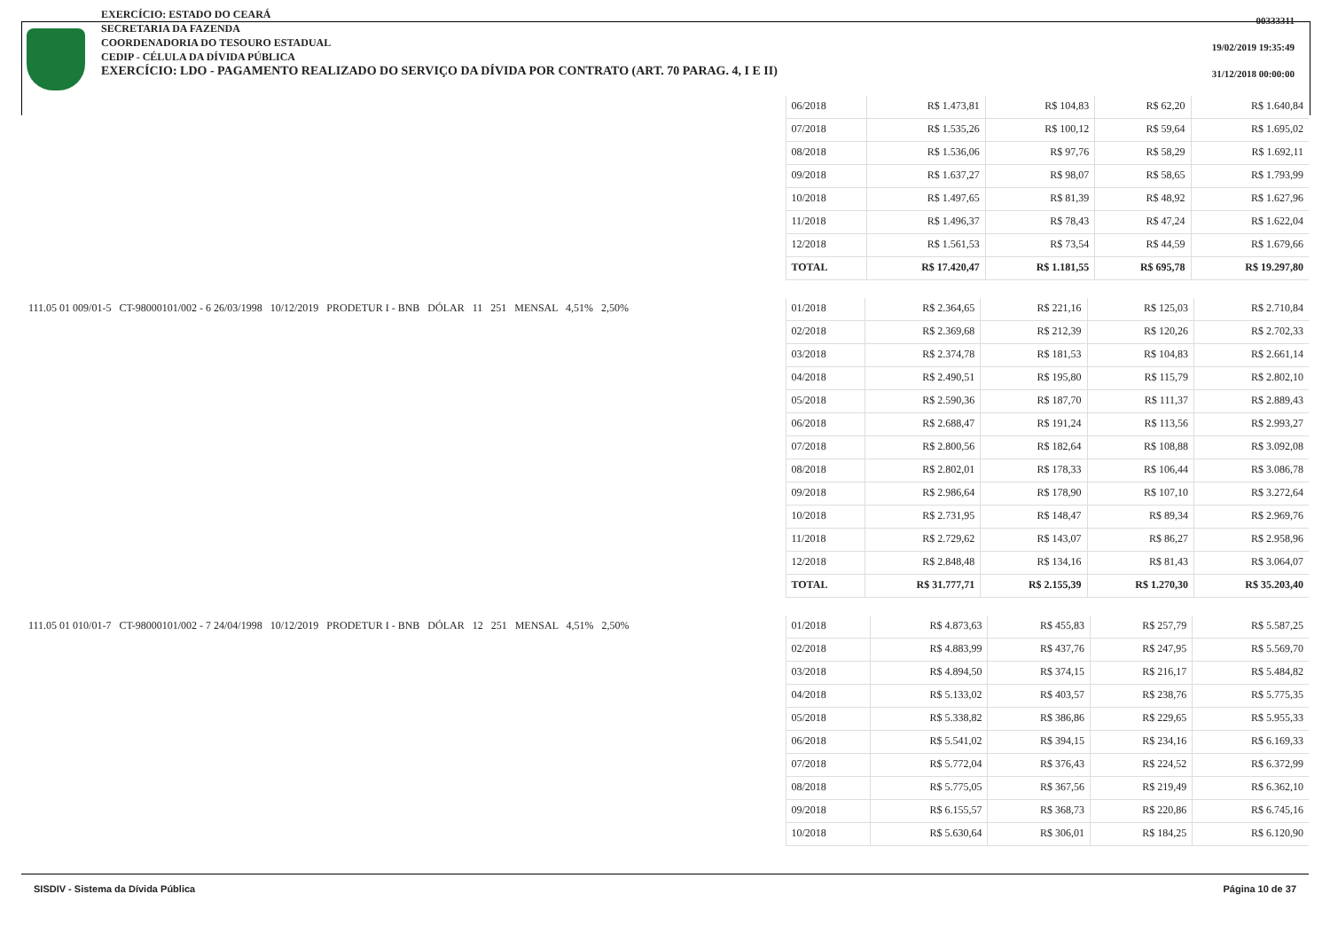EXERCÍCIO: ESTADO DO CEARÁ
SECRETARIA DA FAZENDA
COORDENADORIA DO TESOURO ESTADUAL
CEDIP - CÉLULA DA DÍVIDA PÚBLICA
EXERCÍCIO: LDO - PAGAMENTO REALIZADO DO SERVIÇO DA DÍVIDA POR CONTRATO (ART. 70 PARAG. 4, I E II)
00333311
19/02/2019 19:35:49
31/12/2018 00:00:00
| | 06/2018 | R$ 1.473,81 | R$ 104,83 | R$ 62,20 | R$ 1.640,84 |
| | 07/2018 | R$ 1.535,26 | R$ 100,12 | R$ 59,64 | R$ 1.695,02 |
| | 08/2018 | R$ 1.536,06 | R$ 97,76 | R$ 58,29 | R$ 1.692,11 |
| | 09/2018 | R$ 1.637,27 | R$ 98,07 | R$ 58,65 | R$ 1.793,99 |
| | 10/2018 | R$ 1.497,65 | R$ 81,39 | R$ 48,92 | R$ 1.627,96 |
| | 11/2018 | R$ 1.496,37 | R$ 78,43 | R$ 47,24 | R$ 1.622,04 |
| | 12/2018 | R$ 1.561,53 | R$ 73,54 | R$ 44,59 | R$ 1.679,66 |
| | TOTAL | R$ 17.420,47 | R$ 1.181,55 | R$ 695,78 | R$ 19.297,80 |
| 111.05 01 009/01-5 CT-98000101/002 - 6 26/03/1998 10/12/2019 PRODETUR I - BNB DÓLAR 11 251 MENSAL 4,51% 2,50% | 01/2018 | R$ 2.364,65 | R$ 221,16 | R$ 125,03 | R$ 2.710,84 |
| | 02/2018 | R$ 2.369,68 | R$ 212,39 | R$ 120,26 | R$ 2.702,33 |
| | 03/2018 | R$ 2.374,78 | R$ 181,53 | R$ 104,83 | R$ 2.661,14 |
| | 04/2018 | R$ 2.490,51 | R$ 195,80 | R$ 115,79 | R$ 2.802,10 |
| | 05/2018 | R$ 2.590,36 | R$ 187,70 | R$ 111,37 | R$ 2.889,43 |
| | 06/2018 | R$ 2.688,47 | R$ 191,24 | R$ 113,56 | R$ 2.993,27 |
| | 07/2018 | R$ 2.800,56 | R$ 182,64 | R$ 108,88 | R$ 3.092,08 |
| | 08/2018 | R$ 2.802,01 | R$ 178,33 | R$ 106,44 | R$ 3.086,78 |
| | 09/2018 | R$ 2.986,64 | R$ 178,90 | R$ 107,10 | R$ 3.272,64 |
| | 10/2018 | R$ 2.731,95 | R$ 148,47 | R$ 89,34 | R$ 2.969,76 |
| | 11/2018 | R$ 2.729,62 | R$ 143,07 | R$ 86,27 | R$ 2.958,96 |
| | 12/2018 | R$ 2.848,48 | R$ 134,16 | R$ 81,43 | R$ 3.064,07 |
| | TOTAL | R$ 31.777,71 | R$ 2.155,39 | R$ 1.270,30 | R$ 35.203,40 |
| 111.05 01 010/01-7 CT-98000101/002 - 7 24/04/1998 10/12/2019 PRODETUR I - BNB DÓLAR 12 251 MENSAL 4,51% 2,50% | 01/2018 | R$ 4.873,63 | R$ 455,83 | R$ 257,79 | R$ 5.587,25 |
| | 02/2018 | R$ 4.883,99 | R$ 437,76 | R$ 247,95 | R$ 5.569,70 |
| | 03/2018 | R$ 4.894,50 | R$ 374,15 | R$ 216,17 | R$ 5.484,82 |
| | 04/2018 | R$ 5.133,02 | R$ 403,57 | R$ 238,76 | R$ 5.775,35 |
| | 05/2018 | R$ 5.338,82 | R$ 386,86 | R$ 229,65 | R$ 5.955,33 |
| | 06/2018 | R$ 5.541,02 | R$ 394,15 | R$ 234,16 | R$ 6.169,33 |
| | 07/2018 | R$ 5.772,04 | R$ 376,43 | R$ 224,52 | R$ 6.372,99 |
| | 08/2018 | R$ 5.775,05 | R$ 367,56 | R$ 219,49 | R$ 6.362,10 |
| | 09/2018 | R$ 6.155,57 | R$ 368,73 | R$ 220,86 | R$ 6.745,16 |
| | 10/2018 | R$ 5.630,64 | R$ 306,01 | R$ 184,25 | R$ 6.120,90 |
SISDIV - Sistema da Dívida Pública Página 10 de 37